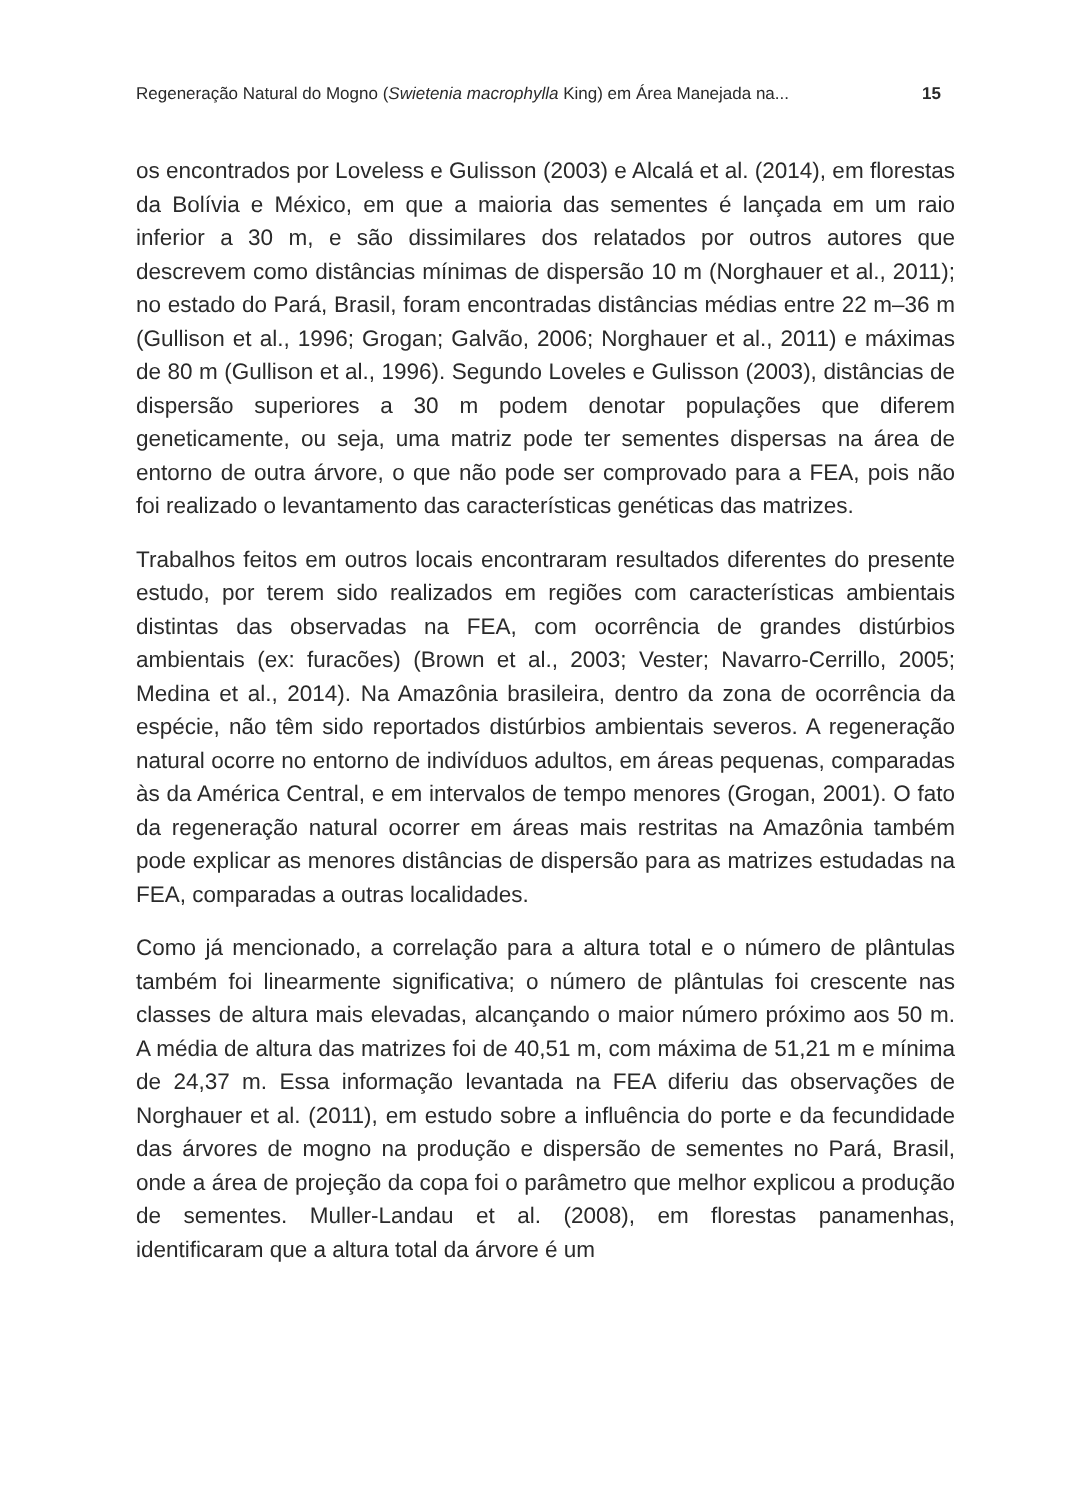Regeneração Natural do Mogno (Swietenia macrophylla King) em Área Manejada na... 15
os encontrados por Loveless e Gulisson (2003) e Alcalá et al. (2014), em florestas da Bolívia e México, em que a maioria das sementes é lançada em um raio inferior a 30 m, e são dissimilares dos relatados por outros autores que descrevem como distâncias mínimas de dispersão 10 m (Norghauer et al., 2011); no estado do Pará, Brasil, foram encontradas distâncias médias entre 22 m–36 m (Gullison et al., 1996; Grogan; Galvão, 2006; Norghauer et al., 2011) e máximas de 80 m (Gullison et al., 1996). Segundo Loveles e Gulisson (2003), distâncias de dispersão superiores a 30 m podem denotar populações que diferem geneticamente, ou seja, uma matriz pode ter sementes dispersas na área de entorno de outra árvore, o que não pode ser comprovado para a FEA, pois não foi realizado o levantamento das características genéticas das matrizes.
Trabalhos feitos em outros locais encontraram resultados diferentes do presente estudo, por terem sido realizados em regiões com características ambientais distintas das observadas na FEA, com ocorrência de grandes distúrbios ambientais (ex: furacões) (Brown et al., 2003; Vester; Navarro-Cerrillo, 2005; Medina et al., 2014). Na Amazônia brasileira, dentro da zona de ocorrência da espécie, não têm sido reportados distúrbios ambientais severos. A regeneração natural ocorre no entorno de indivíduos adultos, em áreas pequenas, comparadas às da América Central, e em intervalos de tempo menores (Grogan, 2001). O fato da regeneração natural ocorrer em áreas mais restritas na Amazônia também pode explicar as menores distâncias de dispersão para as matrizes estudadas na FEA, comparadas a outras localidades.
Como já mencionado, a correlação para a altura total e o número de plântulas também foi linearmente significativa; o número de plântulas foi crescente nas classes de altura mais elevadas, alcançando o maior número próximo aos 50 m. A média de altura das matrizes foi de 40,51 m, com máxima de 51,21 m e mínima de 24,37 m. Essa informação levantada na FEA diferiu das observações de Norghauer et al. (2011), em estudo sobre a influência do porte e da fecundidade das árvores de mogno na produção e dispersão de sementes no Pará, Brasil, onde a área de projeção da copa foi o parâmetro que melhor explicou a produção de sementes. Muller-Landau et al. (2008), em florestas panamenhas, identificaram que a altura total da árvore é um